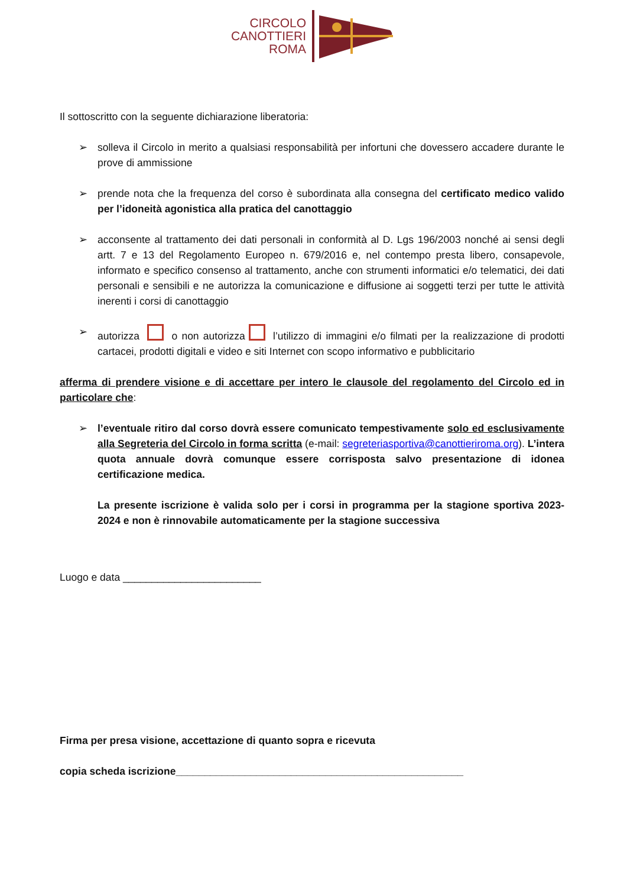CIRCOLO
CANOTTIERI
ROMA
Il sottoscritto con la seguente dichiarazione liberatoria:
➢ solleva il Circolo in merito a qualsiasi responsabilità per infortuni che dovessero accadere durante le prove di ammissione
➢ prende nota che la frequenza del corso è subordinata alla consegna del certificato medico valido per l’idoneità agonistica alla pratica del canottaggio
➢ acconsente al trattamento dei dati personali in conformità al D. Lgs 196/2003 nonché ai sensi degli artt. 7 e 13 del Regolamento Europeo n. 679/2016 e, nel contempo presta libero, consapevole, informato e specifico consenso al trattamento, anche con strumenti informatici e/o telematici, dei dati personali e sensibili e ne autorizza la comunicazione e diffusione ai soggetti terzi per tutte le attività inerenti i corsi di canottaggio
➢ autorizza o non autorizza l’utilizzo di immagini e/o filmati per la realizzazione di prodotti cartacei, prodotti digitali e video e siti Internet con scopo informativo e pubblicitario
afferma di prendere visione e di accettare per intero le clausole del regolamento del Circolo ed in particolare che:
➢ l’eventuale ritiro dal corso dovrà essere comunicato tempestivamente solo ed esclusivamente alla Segreteria del Circolo in forma scritta (e-mail: segreteriasportiva@canottieriroma.org). L’intera quota annuale dovrà comunque essere corrisposta salvo presentazione di idonea certificazione medica.
La presente iscrizione è valida solo per i corsi in programma per la stagione sportiva 2023-2024 e non è rinnovabile automaticamente per la stagione successiva
Luogo e data ________________________
Firma per presa visione, accettazione di quanto sopra e ricevuta
copia scheda iscrizione__________________________________________________